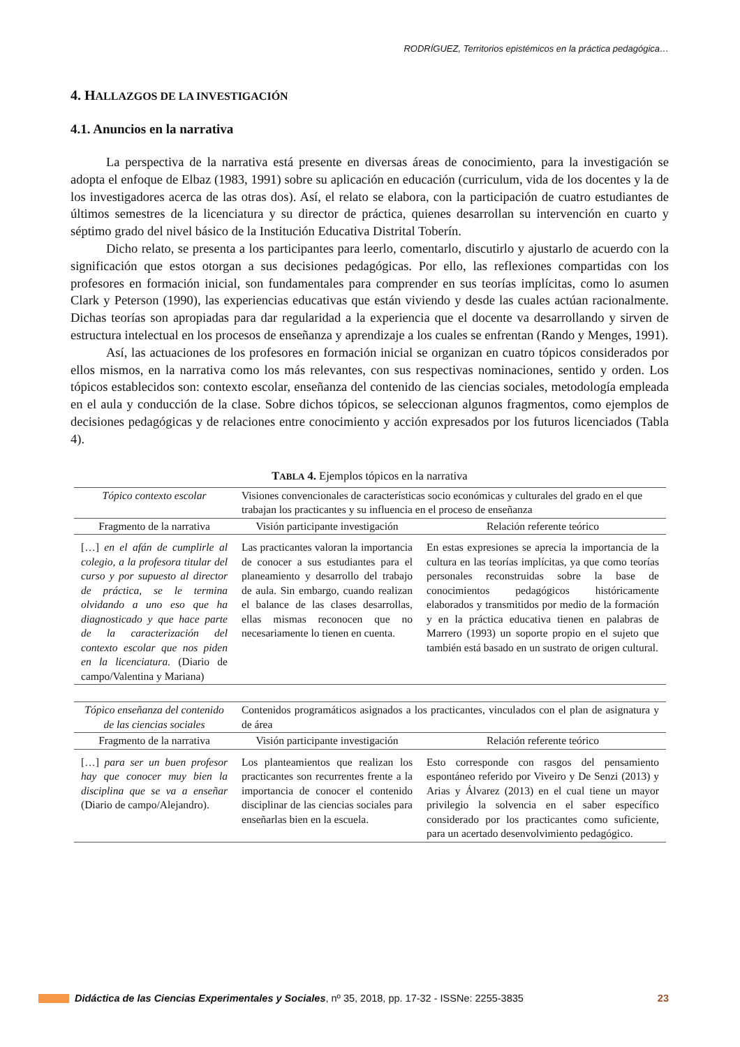RODRÍGUEZ, Territorios epistémicos en la práctica pedagógica…
4. HALLAZGOS DE LA INVESTIGACIÓN
4.1. Anuncios en la narrativa
La perspectiva de la narrativa está presente en diversas áreas de conocimiento, para la investigación se adopta el enfoque de Elbaz (1983, 1991) sobre su aplicación en educación (curriculum, vida de los docentes y la de los investigadores acerca de las otras dos). Así, el relato se elabora, con la participación de cuatro estudiantes de últimos semestres de la licenciatura y su director de práctica, quienes desarrollan su intervención en cuarto y séptimo grado del nivel básico de la Institución Educativa Distrital Toberín.
Dicho relato, se presenta a los participantes para leerlo, comentarlo, discutirlo y ajustarlo de acuerdo con la significación que estos otorgan a sus decisiones pedagógicas. Por ello, las reflexiones compartidas con los profesores en formación inicial, son fundamentales para comprender en sus teorías implícitas, como lo asumen Clark y Peterson (1990), las experiencias educativas que están viviendo y desde las cuales actúan racionalmente. Dichas teorías son apropiadas para dar regularidad a la experiencia que el docente va desarrollando y sirven de estructura intelectual en los procesos de enseñanza y aprendizaje a los cuales se enfrentan (Rando y Menges, 1991).
Así, las actuaciones de los profesores en formación inicial se organizan en cuatro tópicos considerados por ellos mismos, en la narrativa como los más relevantes, con sus respectivas nominaciones, sentido y orden. Los tópicos establecidos son: contexto escolar, enseñanza del contenido de las ciencias sociales, metodología empleada en el aula y conducción de la clase. Sobre dichos tópicos, se seleccionan algunos fragmentos, como ejemplos de decisiones pedagógicas y de relaciones entre conocimiento y acción expresados por los futuros licenciados (Tabla 4).
TABLA 4. Ejemplos tópicos en la narrativa
| Tópico contexto escolar | Visiones convencionales de características socio económicas y culturales del grado en el que trabajan los practicantes y su influencia en el proceso de enseñanza | |
| Fragmento de la narrativa | Visión participante investigación | Relación referente teórico |
| […] en el afán de cumplirle al colegio, a la profesora titular del curso y por supuesto al director de práctica, se le termina olvidando a uno eso que ha diagnosticado y que hace parte de la caracterización del contexto escolar que nos piden en la licenciatura. (Diario de campo/Valentina y Mariana) | Las practicantes valoran la importancia de conocer a sus estudiantes para el planeamiento y desarrollo del trabajo de aula. Sin embargo, cuando realizan el balance de las clases desarrollas, ellas mismas reconocen que no necesariamente lo tienen en cuenta. | En estas expresiones se aprecia la importancia de la cultura en las teorías implícitas, ya que como teorías personales reconstruidas sobre la base de conocimientos pedagógicos históricamente elaborados y transmitidos por medio de la formación y en la práctica educativa tienen en palabras de Marrero (1993) un soporte propio en el sujeto que también está basado en un sustrato de origen cultural. |
| Tópico enseñanza del contenido de las ciencias sociales | Contenidos programáticos asignados a los practicantes, vinculados con el plan de asignatura y de área | |
| Fragmento de la narrativa | Visión participante investigación | Relación referente teórico |
| […] para ser un buen profesor hay que conocer muy bien la disciplina que se va a enseñar (Diario de campo/Alejandro). | Los planteamientos que realizan los practicantes son recurrentes frente a la importancia de conocer el contenido disciplinar de las ciencias sociales para enseñarlas bien en la escuela. | Esto corresponde con rasgos del pensamiento espontáneo referido por Viveiro y De Senzi (2013) y Arias y Álvarez (2013) en el cual tiene un mayor privilegio la solvencia en el saber específico considerado por los practicantes como suficiente, para un acertado desenvolvimiento pedagógico. |
Didáctica de las Ciencias Experimentales y Sociales, nº 35, 2018, pp. 17-32 - ISSNe: 2255-3835 23